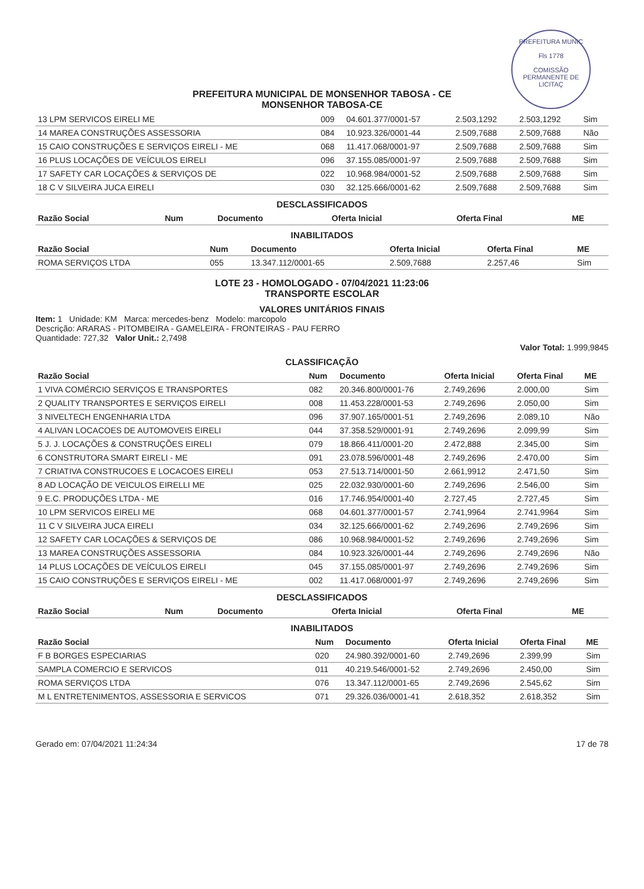PREFEITURA MUNIC
Fls 1778
COMISSÃO PERMANENTE DE LICITAÇ
PREFEITURA MUNICIPAL DE MONSENHOR TABOSA - CE
MONSENHOR TABOSA-CE
| 13 LPM SERVICOS EIRELI ME | 009 | 04.601.377/0001-57 | 2.503,1292 | 2.503,1292 | Sim |
| 14 MAREA CONSTRUÇÕES ASSESSORIA | 084 | 10.923.326/0001-44 | 2.509,7688 | 2.509,7688 | Não |
| 15 CAIO CONSTRUÇÕES E SERVIÇOS EIRELI - ME | 068 | 11.417.068/0001-97 | 2.509,7688 | 2.509,7688 | Sim |
| 16 PLUS LOCAÇÕES DE VEÍCULOS EIRELI | 096 | 37.155.085/0001-97 | 2.509,7688 | 2.509,7688 | Sim |
| 17 SAFETY CAR LOCAÇÕES & SERVIÇOS DE | 022 | 10.968.984/0001-52 | 2.509,7688 | 2.509,7688 | Sim |
| 18 C V SILVEIRA JUCA EIRELI | 030 | 32.125.666/0001-62 | 2.509,7688 | 2.509,7688 | Sim |
DESCLASSIFICADOS
| Razão Social | Num | Documento | Oferta Inicial | Oferta Final | ME |
| --- | --- | --- | --- | --- | --- |
INABILITADOS
| Razão Social | Num | Documento | Oferta Inicial | Oferta Final | ME |
| --- | --- | --- | --- | --- | --- |
| ROMA SERVIÇOS LTDA | 055 | 13.347.112/0001-65 | 2.509,7688 | 2.257,46 | Sim |
LOTE 23 - HOMOLOGADO - 07/04/2021 11:23:06
TRANSPORTE ESCOLAR
VALORES UNITÁRIOS FINAIS
Item: 1 Unidade: KM Marca: mercedes-benz Modelo: marcopolo
Descrição: ARARAS - PITOMBEIRA - GAMELEIRA - FRONTEIRAS - PAU FERRO
Quantidade: 727,32 Valor Unit.: 2,7498
Valor Total: 1.999,9845
CLASSIFICAÇÃO
| Razão Social | Num | Documento | Oferta Inicial | Oferta Final | ME |
| --- | --- | --- | --- | --- | --- |
| 1 VIVA COMÉRCIO SERVIÇOS E TRANSPORTES | 082 | 20.346.800/0001-76 | 2.749,2696 | 2.000,00 | Sim |
| 2 QUALITY TRANSPORTES E SERVIÇOS EIRELI | 008 | 11.453.228/0001-53 | 2.749,2696 | 2.050,00 | Sim |
| 3 NIVELTECH ENGENHARIA LTDA | 096 | 37.907.165/0001-51 | 2.749,2696 | 2.089,10 | Não |
| 4 ALIVAN LOCACOES DE AUTOMOVEIS EIRELI | 044 | 37.358.529/0001-91 | 2.749,2696 | 2.099,99 | Sim |
| 5 J. J. LOCAÇÕES & CONSTRUÇÕES EIRELI | 079 | 18.866.411/0001-20 | 2.472,888 | 2.345,00 | Sim |
| 6 CONSTRUTORA SMART EIRELI - ME | 091 | 23.078.596/0001-48 | 2.749,2696 | 2.470,00 | Sim |
| 7 CRIATIVA CONSTRUCOES E LOCACOES EIRELI | 053 | 27.513.714/0001-50 | 2.661,9912 | 2.471,50 | Sim |
| 8 AD LOCAÇÃO DE VEICULOS EIRELLI ME | 025 | 22.032.930/0001-60 | 2.749,2696 | 2.546,00 | Sim |
| 9 E.C. PRODUÇÕES LTDA - ME | 016 | 17.746.954/0001-40 | 2.727,45 | 2.727,45 | Sim |
| 10 LPM SERVICOS EIRELI ME | 068 | 04.601.377/0001-57 | 2.741,9964 | 2.741,9964 | Sim |
| 11 C V SILVEIRA JUCA EIRELI | 034 | 32.125.666/0001-62 | 2.749,2696 | 2.749,2696 | Sim |
| 12 SAFETY CAR LOCAÇÕES & SERVIÇOS DE | 086 | 10.968.984/0001-52 | 2.749,2696 | 2.749,2696 | Sim |
| 13 MAREA CONSTRUÇÕES ASSESSORIA | 084 | 10.923.326/0001-44 | 2.749,2696 | 2.749,2696 | Não |
| 14 PLUS LOCAÇÕES DE VEÍCULOS EIRELI | 045 | 37.155.085/0001-97 | 2.749,2696 | 2.749,2696 | Sim |
| 15 CAIO CONSTRUÇÕES E SERVIÇOS EIRELI - ME | 002 | 11.417.068/0001-97 | 2.749,2696 | 2.749,2696 | Sim |
DESCLASSIFICADOS
| Razão Social | Num | Documento | Oferta Inicial | Oferta Final | ME |
| --- | --- | --- | --- | --- | --- |
INABILITADOS
| Razão Social | Num | Documento | Oferta Inicial | Oferta Final | ME |
| --- | --- | --- | --- | --- | --- |
| F B BORGES ESPECIARIAS | 020 | 24.980.392/0001-60 | 2.749,2696 | 2.399,99 | Sim |
| SAMPLA COMERCIO E SERVICOS | 011 | 40.219.546/0001-52 | 2.749,2696 | 2.450,00 | Sim |
| ROMA SERVIÇOS LTDA | 076 | 13.347.112/0001-65 | 2.749,2696 | 2.545,62 | Sim |
| M L ENTRETENIMENTOS, ASSESSORIA E SERVICOS | 071 | 29.326.036/0001-41 | 2.618,352 | 2.618,352 | Sim |
Gerado em: 07/04/2021 11:24:34 17 de 78